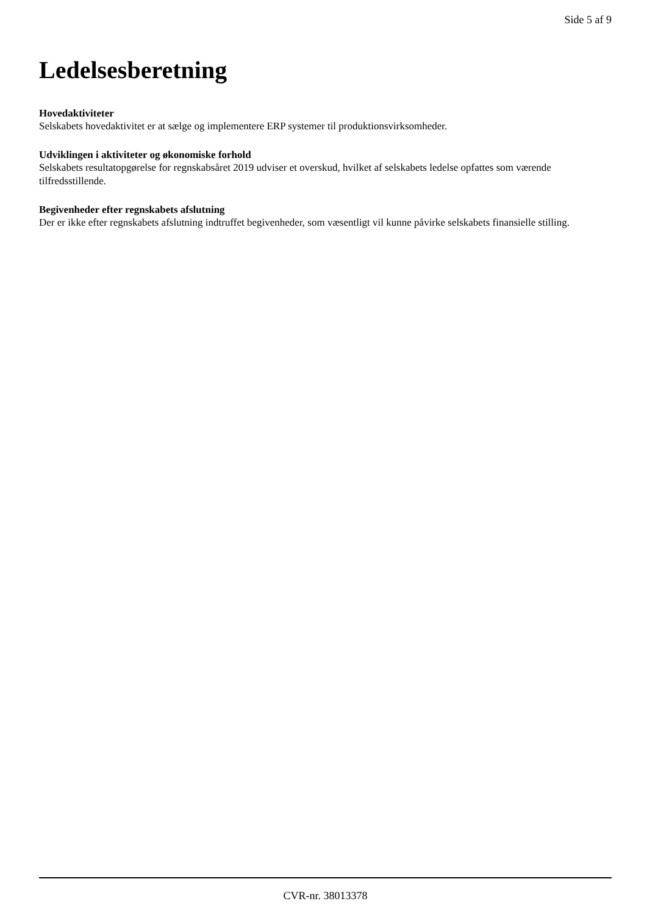Side 5 af 9
Ledelsesberetning
Hovedaktiviteter
Selskabets hovedaktivitet er at sælge og implementere ERP systemer til produktionsvirksomheder.
Udviklingen i aktiviteter og økonomiske forhold
Selskabets resultatopgørelse for regnskabsåret 2019 udviser et overskud, hvilket af selskabets ledelse opfattes som værende tilfredsstillende.
Begivenheder efter regnskabets afslutning
Der er ikke efter regnskabets afslutning indtruffet begivenheder, som væsentligt vil kunne påvirke selskabets finansielle stilling.
CVR-nr. 38013378